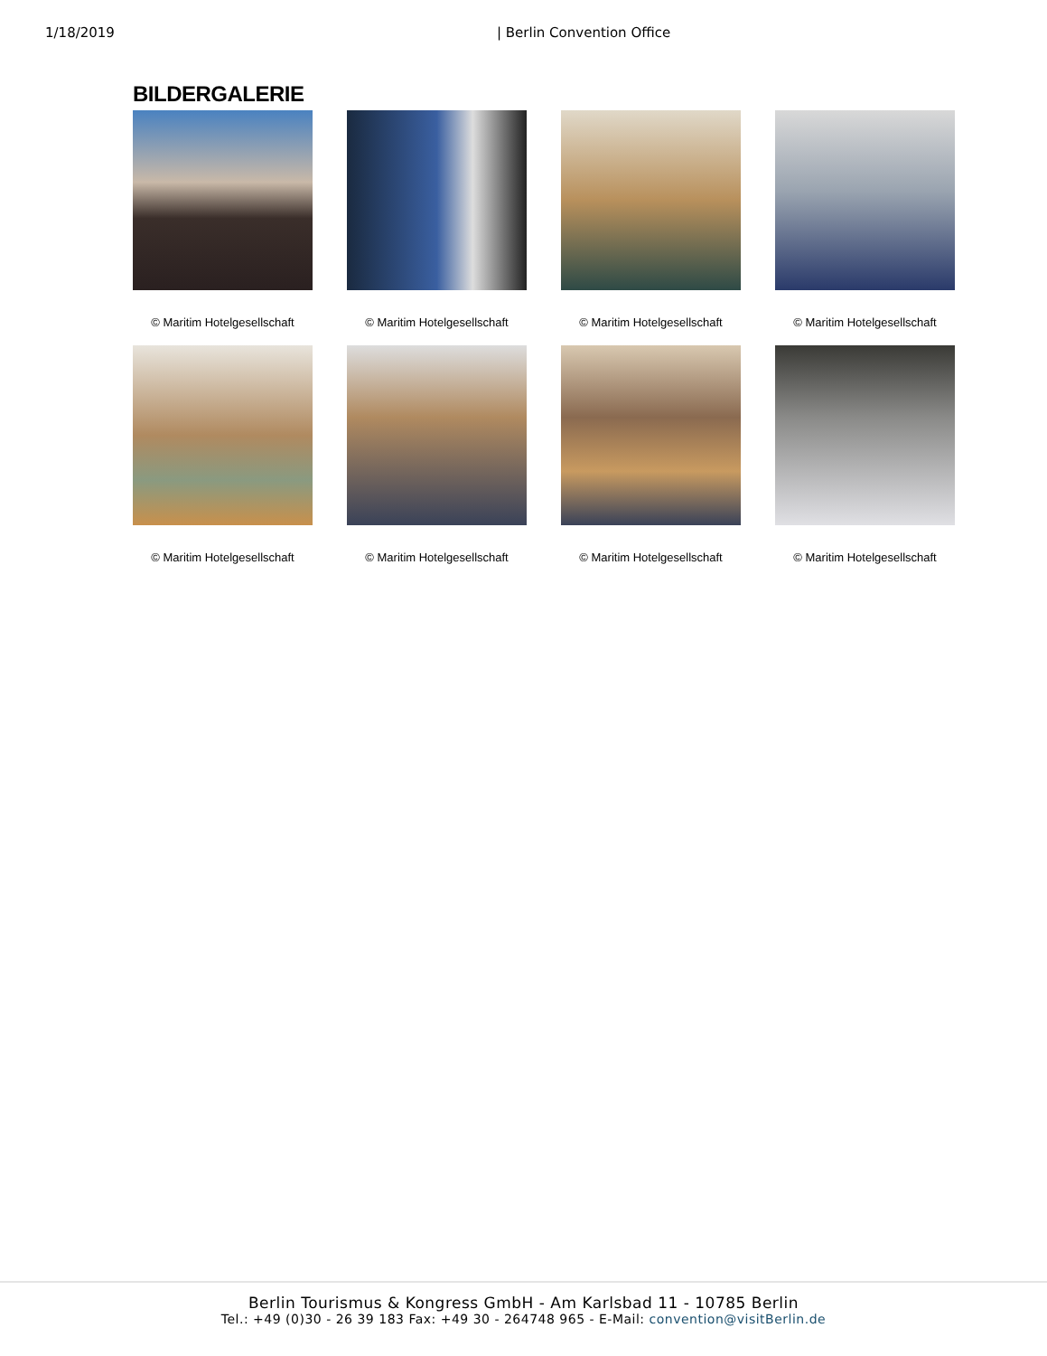1/18/2019 | Berlin Convention Office
BILDERGALERIE
© Maritim Hotelgesellschaft
© Maritim Hotelgesellschaft
© Maritim Hotelgesellschaft
© Maritim Hotelgesellschaft
© Maritim Hotelgesellschaft
© Maritim Hotelgesellschaft
© Maritim Hotelgesellschaft
© Maritim Hotelgesellschaft
Berlin Tourismus & Kongress GmbH - Am Karlsbad 11 - 10785 Berlin
Tel.: +49 (0)30 - 26 39 183 Fax: +49 30 - 264748 965 - E-Mail: convention@visitBerlin.de